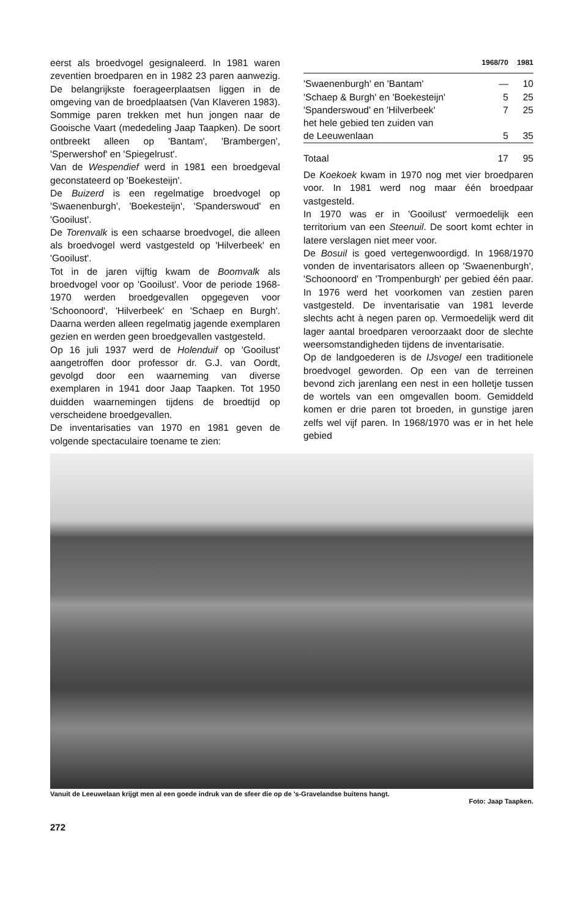eerst als broedvogel gesignaleerd. In 1981 waren zeventien broedparen en in 1982 23 paren aanwezig. De belangrijkste foerageerplaatsen liggen in de omgeving van de broedplaatsen (Van Klaveren 1983). Sommige paren trekken met hun jongen naar de Gooische Vaart (mededeling Jaap Taapken). De soort ontbreekt alleen op 'Bantam', 'Brambergen', 'Sperwershof' en 'Spiegelrust'.
Van de Wespendief werd in 1981 een broedgeval geconstateerd op 'Boekesteijn'.
De Buizerd is een regelmatige broedvogel op 'Swaenenburgh', 'Boekesteijn', 'Spanderswoud' en 'Gooilust'.
De Torenvalk is een schaarse broedvogel, die alleen als broedvogel werd vastgesteld op 'Hilverbeek' en 'Gooilust'.
Tot in de jaren vijftig kwam de Boomvalk als broedvogel voor op 'Gooilust'. Voor de periode 1968-1970 werden broedgevallen opgegeven voor 'Schoonoord', 'Hilverbeek' en 'Schaep en Burgh'. Daarna werden alleen regelmatig jagende exemplaren gezien en werden geen broedgevallen vastgesteld.
Op 16 juli 1937 werd de Holenduif op 'Gooilust' aangetroffen door professor dr. G.J. van Oordt, gevolgd door een waarneming van diverse exemplaren in 1941 door Jaap Taapken. Tot 1950 duidden waarnemingen tijdens de broedtijd op verscheidene broedgevallen.
De inventarisaties van 1970 en 1981 geven de volgende spectaculaire toename te zien:
| | 1968/70 | 1981 |
| --- | --- | --- |
| 'Swaenenburgh' en 'Bantam' | — | 10 |
| 'Schaep & Burgh' en 'Boekesteijn' | 5 | 25 |
| 'Spanderswoud' en 'Hilverbeek' | 7 | 25 |
| het hele gebied ten zuiden van de Leeuwenlaan | 5 | 35 |
| Totaal | 17 | 95 |
De Koekoek kwam in 1970 nog met vier broedparen voor. In 1981 werd nog maar één broedpaar vastgesteld.
In 1970 was er in 'Gooilust' vermoedelijk een territorium van een Steenuil. De soort komt echter in latere verslagen niet meer voor.
De Bosuil is goed vertegenwoordigd. In 1968/1970 vonden de inventarisators alleen op 'Swaenenburgh', 'Schoonoord' en 'Trompenburgh' per gebied één paar. In 1976 werd het voorkomen van zestien paren vastgesteld. De inventarisatie van 1981 leverde slechts acht à negen paren op. Vermoedelijk werd dit lager aantal broedparen veroorzaakt door de slechte weersomstandigheden tijdens de inventarisatie.
Op de landgoederen is de IJsvogel een traditionele broedvogel geworden. Op een van de terreinen bevond zich jarenlang een nest in een holletje tussen de wortels van een omgevallen boom. Gemiddeld komen er drie paren tot broeden, in gunstige jaren zelfs wel vijf paren. In 1968/1970 was er in het hele gebied
Vanuit de Leeuwelaan krijgt men al een goede indruk van de sfeer die op de 's-Gravelandse buitens hangt.
Foto: Jaap Taapken.
272